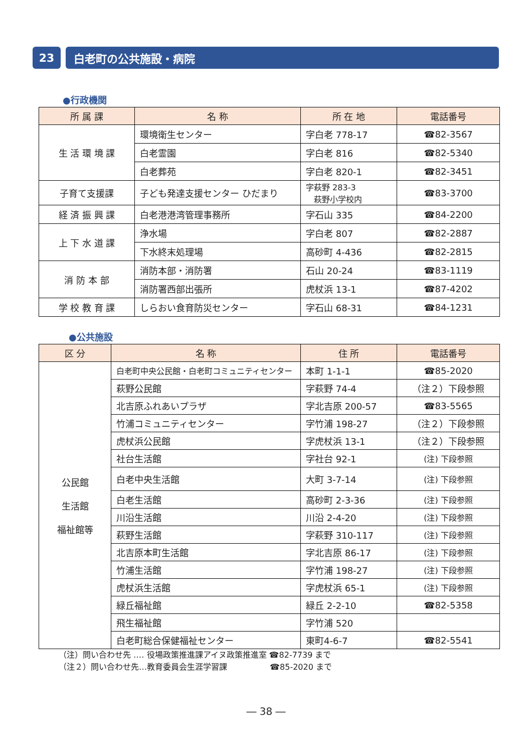23 白老町の公共施設・病院
●行政機関
| 所 属 課 | 名 称 | 所 在 地 | 電話番号 |
| --- | --- | --- | --- |
| 生 活 環 境 課 | 環境衛生センター | 字白老 778-17 | ☎82-3567 |
| | 白老霊園 | 字白老 816 | ☎82-5340 |
| | 白老葬苑 | 字白老 820-1 | ☎82-3451 |
| 子育て支援課 | 子ども発達支援センター ひだまり | 字萩野 283-3 萩野小学校内 | ☎83-3700 |
| 経 済 振 興 課 | 白老港港湾管理事務所 | 字石山 335 | ☎84-2200 |
| 上 下 水 道 課 | 浄水場 | 字白老 807 | ☎82-2887 |
| | 下水終末処理場 | 高砂町 4-436 | ☎82-2815 |
| 消 防 本 部 | 消防本部・消防署 | 石山 20-24 | ☎83-1119 |
| | 消防署西部出張所 | 虎杖浜 13-1 | ☎87-4202 |
| 学 校 教 育 課 | しらおい食育防災センター | 字石山 68-31 | ☎84-1231 |
●公共施設
| 区 分 | 名 称 | 住 所 | 電話番号 |
| --- | --- | --- | --- |
| 公民館 生活館 福祉館等 | 白老町中央公民館・白老町コミュニティセンター | 本町 1-1-1 | ☎85-2020 |
| | 萩野公民館 | 字萩野 74-4 | （注２）下段参照 |
| | 北吉原ふれあいプラザ | 字北吉原 200-57 | ☎83-5565 |
| | 竹浦コミュニティセンター | 字竹浦 198-27 | （注２）下段参照 |
| | 虎杖浜公民館 | 字虎杖浜 13-1 | （注２）下段参照 |
| | 社台生活館 | 字社台 92-1 | (注) 下段参照 |
| | 白老中央生活館 | 大町 3-7-14 | (注) 下段参照 |
| | 白老生活館 | 高砂町 2-3-36 | (注) 下段参照 |
| | 川沿生活館 | 川沿 2-4-20 | (注) 下段参照 |
| | 萩野生活館 | 字萩野 310-117 | (注) 下段参照 |
| | 北吉原本町生活館 | 字北吉原 86-17 | (注) 下段参照 |
| | 竹浦生活館 | 字竹浦 198-27 | (注) 下段参照 |
| | 虎杖浜生活館 | 字虎杖浜 65-1 | (注) 下段参照 |
| | 緑丘福祉館 | 緑丘 2-2-10 | ☎82-5358 |
| | 飛生福祉館 | 字竹浦 520 | |
| | 白老町総合保健福祉センター | 東町4-6-7 | ☎82-5541 |
（注）問い合わせ先 ‥‥ 役場政策推進課アイヌ政策推進室 ☎82-7739 まで
（注２）問い合わせ先…教育委員会生涯学習課　　　　　 ☎85-2020 まで
― 38 ―